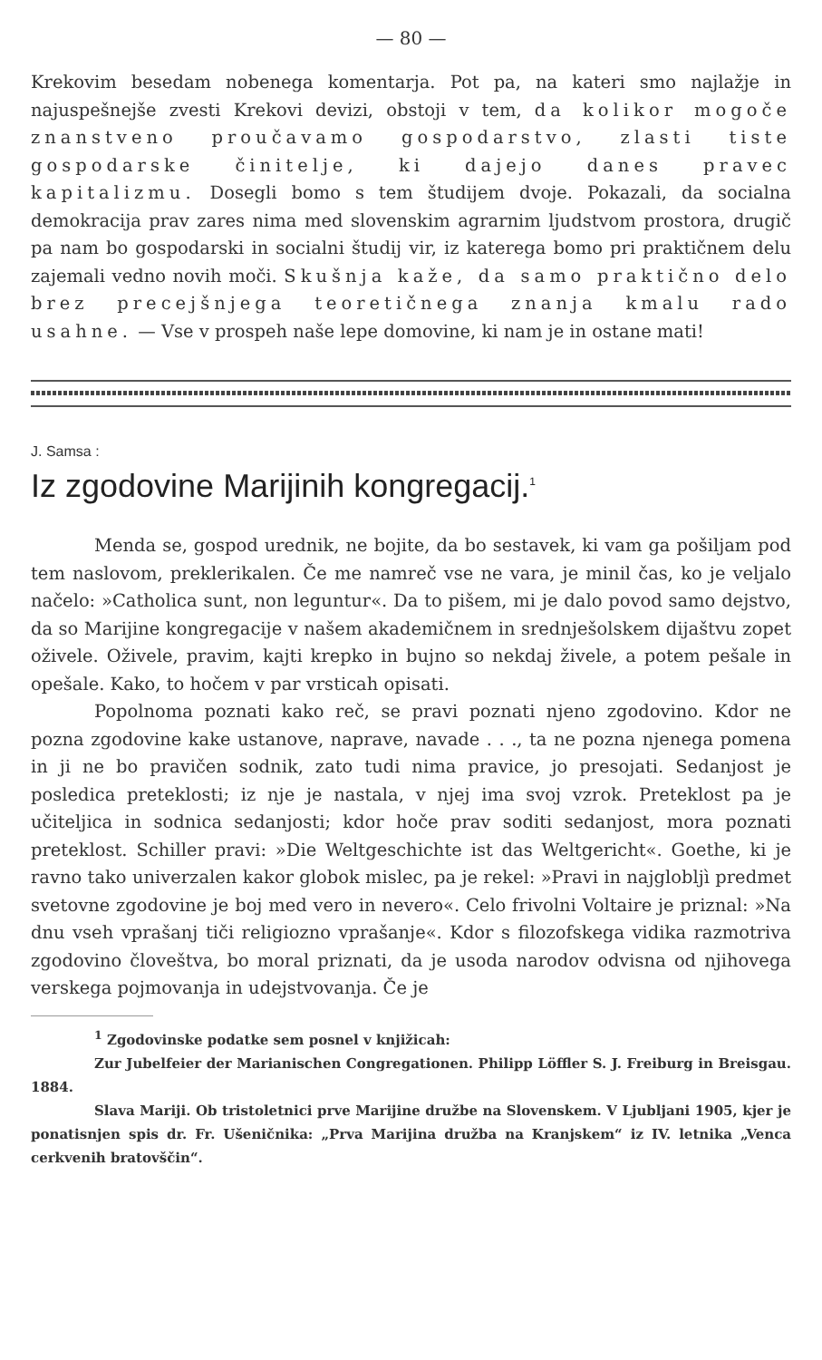— 80 —
Krekovim besedam nobenega komentarja. Pot pa, na kateri smo najlažje in najuspešnejše zvesti Krekovi devizi, obstoji v tem, da kolikor mogoče znanstveno proučavamo gospodarstvo, zlasti tiste gospodarske činitelje, ki dajejo danes pravec kapitalizmu. Dosegli bomo s tem študijem dvoje. Pokazali, da socialna demokracija prav zares nima med slovenskim agrarnim ljudstvom prostora, drugič pa nam bo gospodarski in socialni študij vir, iz katerega bomo pri praktičnem delu zajemali vedno novih moči. Skušnja kaže, da samo praktično delo brez precejšnjega teoretičnega znanja kmalu rado usahne. — Vse v prospeh naše lepe domovine, ki nam je in ostane mati!
J. Samsa :
Iz zgodovine Marijinih kongregacij.<sup>1</sup>
Menda se, gospod urednik, ne bojite, da bo sestavek, ki vam ga pošiljam pod tem naslovom, preklerikalen. Če me namreč vse ne vara, je minil čas, ko je veljalo načelo: »Catholica sunt, non leguntur«. Da to pišem, mi je dalo povod samo dejstvo, da so Marijine kongregacije v našem akademičnem in srednješolskem dijaštvu zopet oživele. Oživele, pravim, kajti krepko in bujno so nekdaj živele, a potem pešale in opešale. Kako, to hočem v par vrsticah opisati.
Popolnoma poznati kako reč, se pravi poznati njeno zgodovino. Kdor ne pozna zgodovine kake ustanove, naprave, navade . . ., ta ne pozna njenega pomena in ji ne bo pravičen sodnik, zato tudi nima pravice, jo presojati. Sedanjost je posledica preteklosti; iz nje je nastala, v njej ima svoj vzrok. Preteklost pa je učiteljica in sodnica sedanjosti; kdor hoče prav soditi sedanjost, mora poznati preteklost. Schiller pravi: »Die Weltgeschichte ist das Weltgericht«. Goethe, ki je ravno tako univerzalen kakor globok mislec, pa je rekel: »Pravi in najglobljì predmet svetovne zgodovine je boj med vero in nevero«. Celo frivolni Voltaire je priznal: »Na dnu vseh vprašanj tiči religiozno vprašanje«. Kdor s filozofskega vidika razmotriva zgodovino človeštva, bo moral priznati, da je usoda narodov odvisna od njihovega verskega pojmovanja in udejstvovanja. Če je
<sup>1</sup> Zgodovinske podatke sem posnel v knjižicah:
Zur Jubelfeier der Marianischen Congregationen. Philipp Löffler S. J. Freiburg in Breisgau. 1884.
Slava Mariji. Ob tristoletnici prve Marijine družbe na Slovenskem. V Ljubljani 1905, kjer je ponatisnjen spis dr. Fr. Ušeničnika: „Prva Marijina družba na Kranjskem“ iz IV. letnika „Venca cerkvenih bratovščin“.